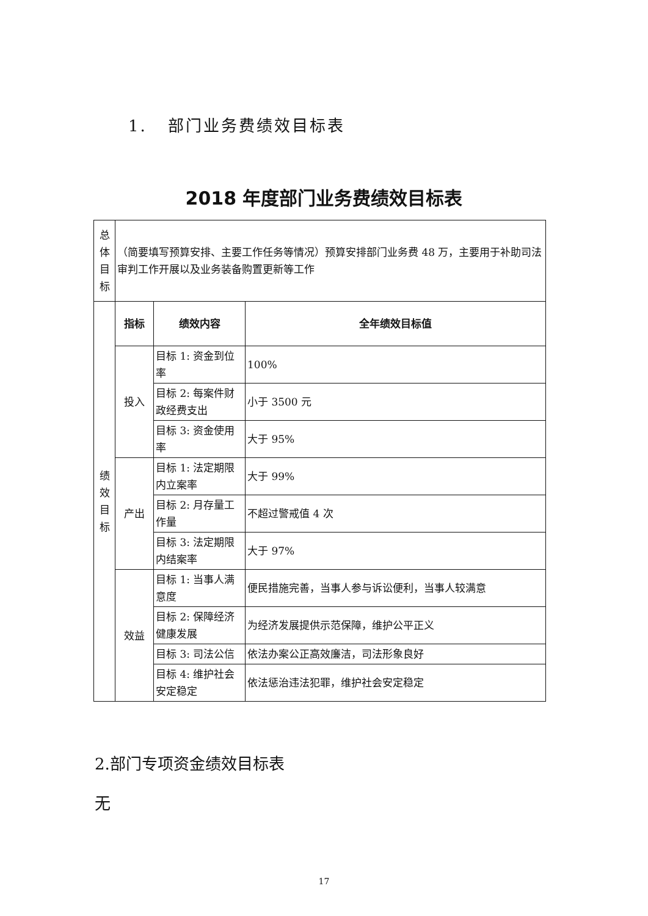1. 部门业务费绩效目标表
2018 年度部门业务费绩效目标表
| 总 体 目 标 | （简要填写预算安排、主要工作任务等情况）预算安排部门业务费 48 万，主要用于补助司法审判工作开展以及业务装备购置更新等工作 | | |
| 绩 效 目 标 | 指标 | 绩效内容 | 全年绩效目标值 |
| | 投入 | 目标 1: 资金到位率 | 100% |
| | | 目标 2: 每案件财政经费支出 | 小于 3500 元 |
| | | 目标 3: 资金使用率 | 大于 95% |
| | 产出 | 目标 1: 法定期限内立案率 | 大于 99% |
| | | 目标 2: 月存量工作量 | 不超过警戒值 4 次 |
| | | 目标 3: 法定期限内结案率 | 大于 97% |
| | 效益 | 目标 1: 当事人满意度 | 便民措施完善，当事人参与诉讼便利，当事人较满意 |
| | | 目标 2: 保障经济健康发展 | 为经济发展提供示范保障，维护公平正义 |
| | | 目标 3: 司法公信 | 依法办案公正高效廉洁，司法形象良好 |
| | | 目标 4: 维护社会安定稳定 | 依法惩治违法犯罪，维护社会安定稳定 |
2.部门专项资金绩效目标表
无
17